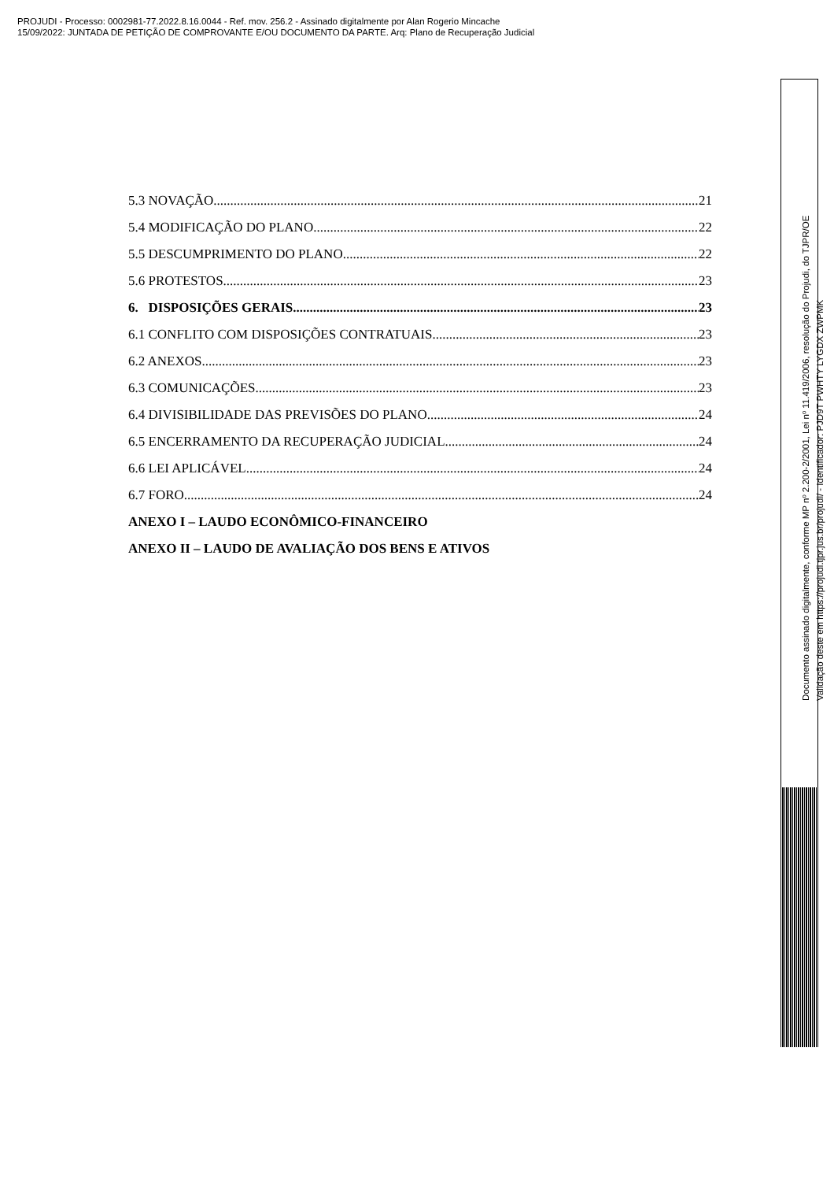PROJUDI - Processo: 0002981-77.2022.8.16.0044 - Ref. mov. 256.2 - Assinado digitalmente por Alan Rogerio Mincache
15/09/2022: JUNTADA DE PETIÇÃO DE COMPROVANTE E/OU DOCUMENTO DA PARTE. Arq: Plano de Recuperação Judicial
5.3 NOVAÇÃO 21
5.4 MODIFICAÇÃO DO PLANO 22
5.5 DESCUMPRIMENTO DO PLANO 22
5.6 PROTESTOS 23
6. DISPOSIÇÕES GERAIS 23
6.1 CONFLITO COM DISPOSIÇÕES CONTRATUAIS 23
6.2 ANEXOS 23
6.3 COMUNICAÇÕES 23
6.4 DIVISIBILIDADE DAS PREVISÕES DO PLANO 24
6.5 ENCERRAMENTO DA RECUPERAÇÃO JUDICIAL 24
6.6 LEI APLICÁVEL 24
6.7 FORO 24
ANEXO I – LAUDO ECONÔMICO-FINANCEIRO
ANEXO II – LAUDO DE AVALIAÇÃO DOS BENS E ATIVOS
Documento assinado digitalmente, conforme MP nº 2.200-2/2001, Lei nº 11.419/2006, resolução do Projudi, do TJPR/OE
Validação deste em https://projudi.tjpr.jus.br/projudi/ - Identificador: PJD9T PWHTY LYGDX ZWPMK